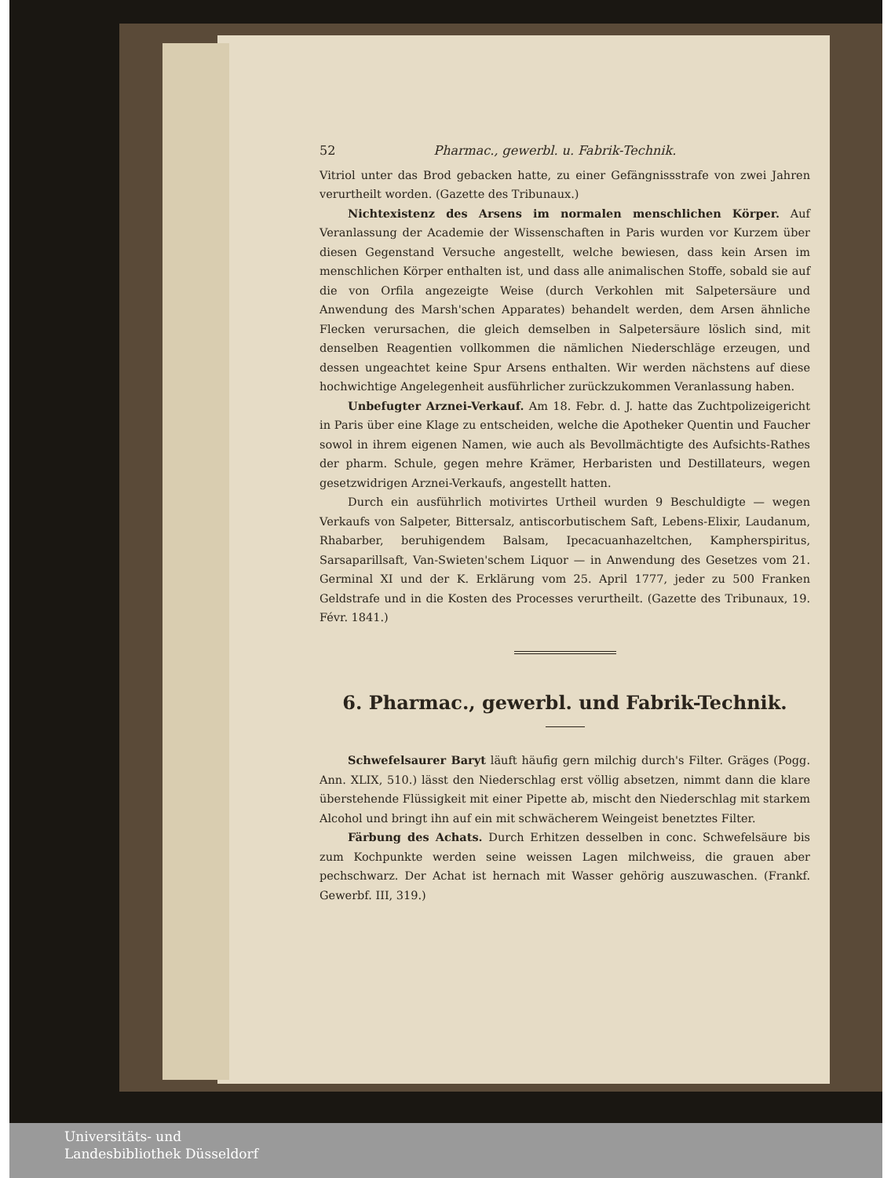52 Pharmac., gewerbl. u. Fabrik-Technik.
Vitriol unter das Brod gebacken hatte, zu einer Gefängnissstrafe von zwei Jahren verurtheilt worden. (Gazette des Tribunaux.)
Nichtexistenz des Arsens im normalen menschlichen Körper. Auf Veranlassung der Academie der Wissenschaften in Paris wurden vor Kurzem über diesen Gegenstand Versuche angestellt, welche bewiesen, dass kein Arsen im menschlichen Körper enthalten ist, und dass alle animalischen Stoffe, sobald sie auf die von Orfila angezeigte Weise (durch Verkohlen mit Salpetersäure und Anwendung des Marsh'schen Apparates) behandelt werden, dem Arsen ähnliche Flecken verursachen, die gleich demselben in Salpetersäure löslich sind, mit denselben Reagentien vollkommen die nämlichen Niederschläge erzeugen, und dessen ungeachtet keine Spur Arsens enthalten. Wir werden nächstens auf diese hochwichtige Angelegenheit ausführlicher zurückzukommen Veranlassung haben.
Unbefugter Arznei-Verkauf. Am 18. Febr. d. J. hatte das Zuchtpolizeigericht in Paris über eine Klage zu entscheiden, welche die Apotheker Quentin und Faucher sowol in ihrem eigenen Namen, wie auch als Bevollmächtigte des Aufsichts-Rathes der pharm. Schule, gegen mehre Krämer, Herbaristen und Destillateurs, wegen gesetzwidrigen Arznei-Verkaufs, angestellt hatten.
Durch ein ausführlich motivirtes Urtheil wurden 9 Beschuldigte — wegen Verkaufs von Salpeter, Bittersalz, antiscorbutischem Saft, Lebens-Elixir, Laudanum, Rhabarber, beruhigendem Balsam, Ipecacuanhazeltchen, Kampherspiritus, Sarsaparillsaft, Van-Swieten'schem Liquor — in Anwendung des Gesetzes vom 21. Germinal XI und der K. Erklärung vom 25. April 1777, jeder zu 500 Franken Geldstrafe und in die Kosten des Processes verurtheilt. (Gazette des Tribunaux, 19. Févr. 1841.)
6. Pharmac., gewerbl. und Fabrik-Technik.
Schwefelsaurer Baryt läuft häufig gern milchig durch's Filter. Gräges (Pogg. Ann. XLIX, 510.) lässt den Niederschlag erst völlig absetzen, nimmt dann die klare überstehende Flüssigkeit mit einer Pipette ab, mischt den Niederschlag mit starkem Alcohol und bringt ihn auf ein mit schwächerem Weingeist benetztes Filter.
Färbung des Achats. Durch Erhitzen desselben in conc. Schwefelsäure bis zum Kochpunkte werden seine weissen Lagen milchweiss, die grauen aber pechschwarz. Der Achat ist hernach mit Wasser gehörig auszuwaschen. (Frankf. Gewerbf. III, 319.)
Universitäts- und
Landesbibliothek Düsseldorf